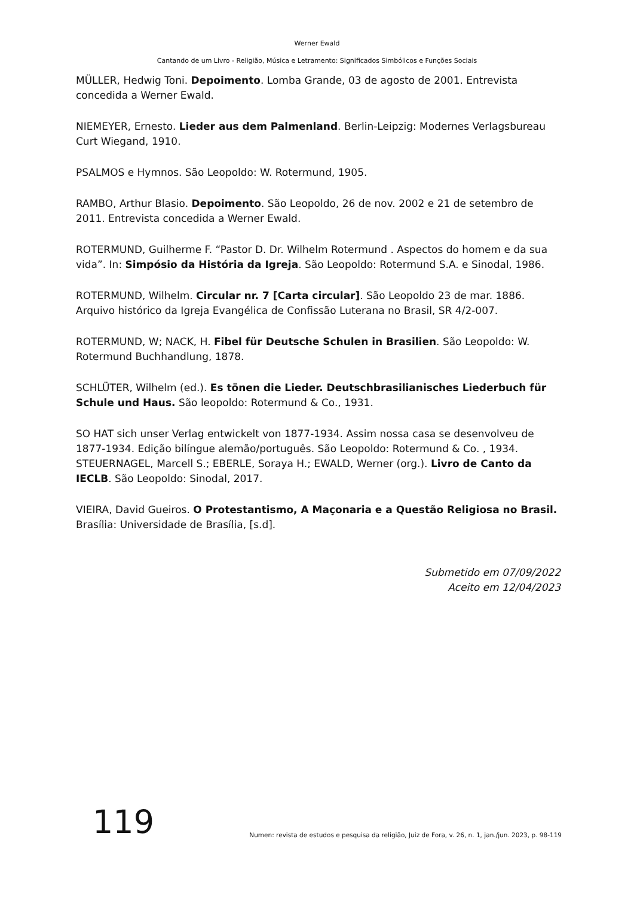Werner Ewald
Cantando de um Livro - Religião, Música e Letramento: Significados Simbólicos e Funções Sociais
MÜLLER, Hedwig Toni. Depoimento. Lomba Grande, 03 de agosto de 2001. Entrevista concedida a Werner Ewald.
NIEMEYER, Ernesto. Lieder aus dem Palmenland. Berlin-Leipzig: Modernes Verlagsbureau Curt Wiegand, 1910.
PSALMOS e Hymnos. São Leopoldo: W. Rotermund, 1905.
RAMBO, Arthur Blasio. Depoimento. São Leopoldo, 26 de nov. 2002 e 21 de setembro de 2011. Entrevista concedida a Werner Ewald.
ROTERMUND, Guilherme F. “Pastor D. Dr. Wilhelm Rotermund . Aspectos do homem e da sua vida”. In: Simpósio da História da Igreja. São Leopoldo: Rotermund S.A. e Sinodal, 1986.
ROTERMUND, Wilhelm. Circular nr. 7 [Carta circular]. São Leopoldo 23 de mar. 1886. Arquivo histórico da Igreja Evangélica de Confissão Luterana no Brasil, SR 4/2-007.
ROTERMUND, W; NACK, H. Fibel für Deutsche Schulen in Brasilien. São Leopoldo: W. Rotermund Buchhandlung, 1878.
SCHLÜTER, Wilhelm (ed.). Es tönen die Lieder. Deutschbrasilianisches Liederbuch für Schule und Haus. São leopoldo: Rotermund & Co., 1931.
SO HAT sich unser Verlag entwickelt von 1877-1934. Assim nossa casa se desenvolveu de 1877-1934. Edição bilíngue alemão/português. São Leopoldo: Rotermund & Co. , 1934.
STEUERNAGEL, Marcell S.; EBERLE, Soraya H.; EWALD, Werner (org.). Livro de Canto da IECLB. São Leopoldo: Sinodal, 2017.
VIEIRA, David Gueiros. O Protestantismo, A Maçonaria e a Questão Religiosa no Brasil. Brasília: Universidade de Brasília, [s.d].
Submetido em 07/09/2022
Aceito em 12/04/2023
119 Numen: revista de estudos e pesquisa da religião, Juiz de Fora, v. 26, n. 1, jan./jun. 2023, p. 98-119